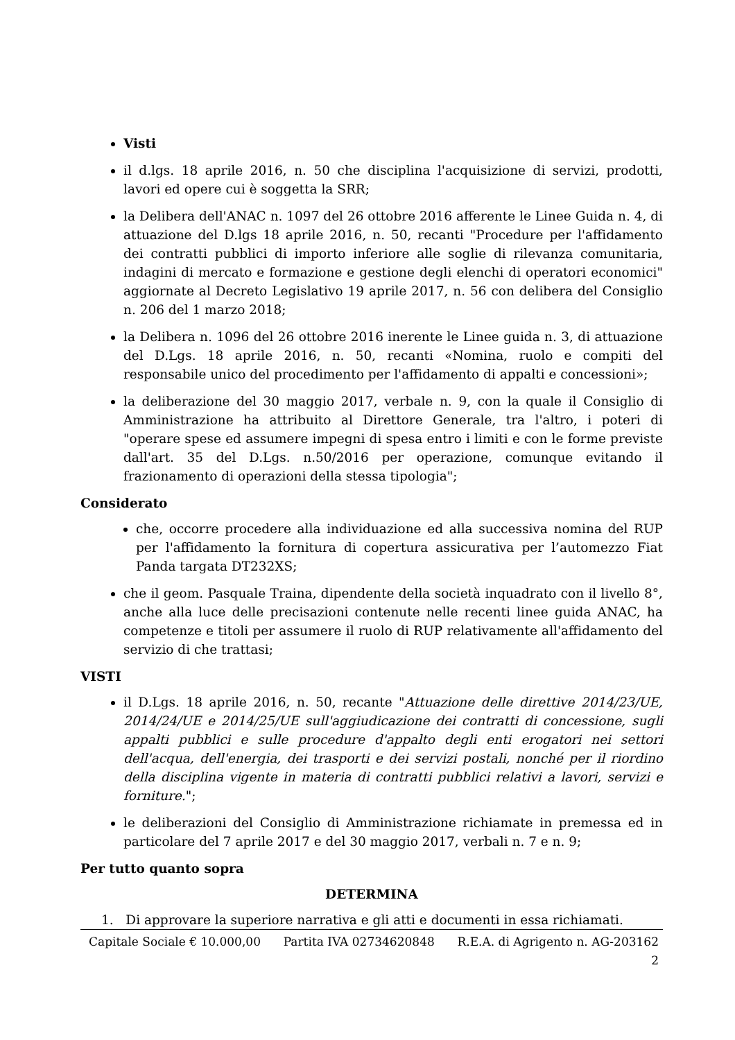Visti
il d.lgs. 18 aprile 2016, n. 50 che disciplina l'acquisizione di servizi, prodotti, lavori ed opere cui è soggetta la SRR;
la Delibera dell'ANAC n. 1097 del 26 ottobre 2016 afferente le Linee Guida n. 4, di attuazione del D.lgs 18 aprile 2016, n. 50, recanti "Procedure per l'affidamento dei contratti pubblici di importo inferiore alle soglie di rilevanza comunitaria, indagini di mercato e formazione e gestione degli elenchi di operatori economici" aggiornate al Decreto Legislativo 19 aprile 2017, n. 56 con delibera del Consiglio n. 206 del 1 marzo 2018;
la Delibera n. 1096 del 26 ottobre 2016 inerente le Linee guida n. 3, di attuazione del D.Lgs. 18 aprile 2016, n. 50, recanti «Nomina, ruolo e compiti del responsabile unico del procedimento per l'affidamento di appalti e concessioni»;
la deliberazione del 30 maggio 2017, verbale n. 9, con la quale il Consiglio di Amministrazione ha attribuito al Direttore Generale, tra l'altro, i poteri di "operare spese ed assumere impegni di spesa entro i limiti e con le forme previste dall'art. 35 del D.Lgs. n.50/2016 per operazione, comunque evitando il frazionamento di operazioni della stessa tipologia";
Considerato
che, occorre procedere alla individuazione ed alla successiva nomina del RUP per l'affidamento la fornitura di copertura assicurativa per l’automezzo Fiat Panda targata DT232XS;
che il geom. Pasquale Traina, dipendente della società inquadrato con il livello 8°, anche alla luce delle precisazioni contenute nelle recenti linee guida ANAC, ha competenze e titoli per assumere il ruolo di RUP relativamente all'affidamento del servizio di che trattasi;
VISTI
il D.Lgs. 18 aprile 2016, n. 50, recante "Attuazione delle direttive 2014/23/UE, 2014/24/UE e 2014/25/UE sull'aggiudicazione dei contratti di concessione, sugli appalti pubblici e sulle procedure d'appalto degli enti erogatori nei settori dell'acqua, dell'energia, dei trasporti e dei servizi postali, nonché per il riordino della disciplina vigente in materia di contratti pubblici relativi a lavori, servizi e forniture.";
le deliberazioni del Consiglio di Amministrazione richiamate in premessa ed in particolare del 7 aprile 2017 e del 30 maggio 2017, verbali n. 7 e n. 9;
Per tutto quanto sopra
DETERMINA
1. Di approvare la superiore narrativa e gli atti e documenti in essa richiamati.
Capitale Sociale € 10.000,00 Partita IVA 02734620848 R.E.A. di Agrigento n. AG-203162
2